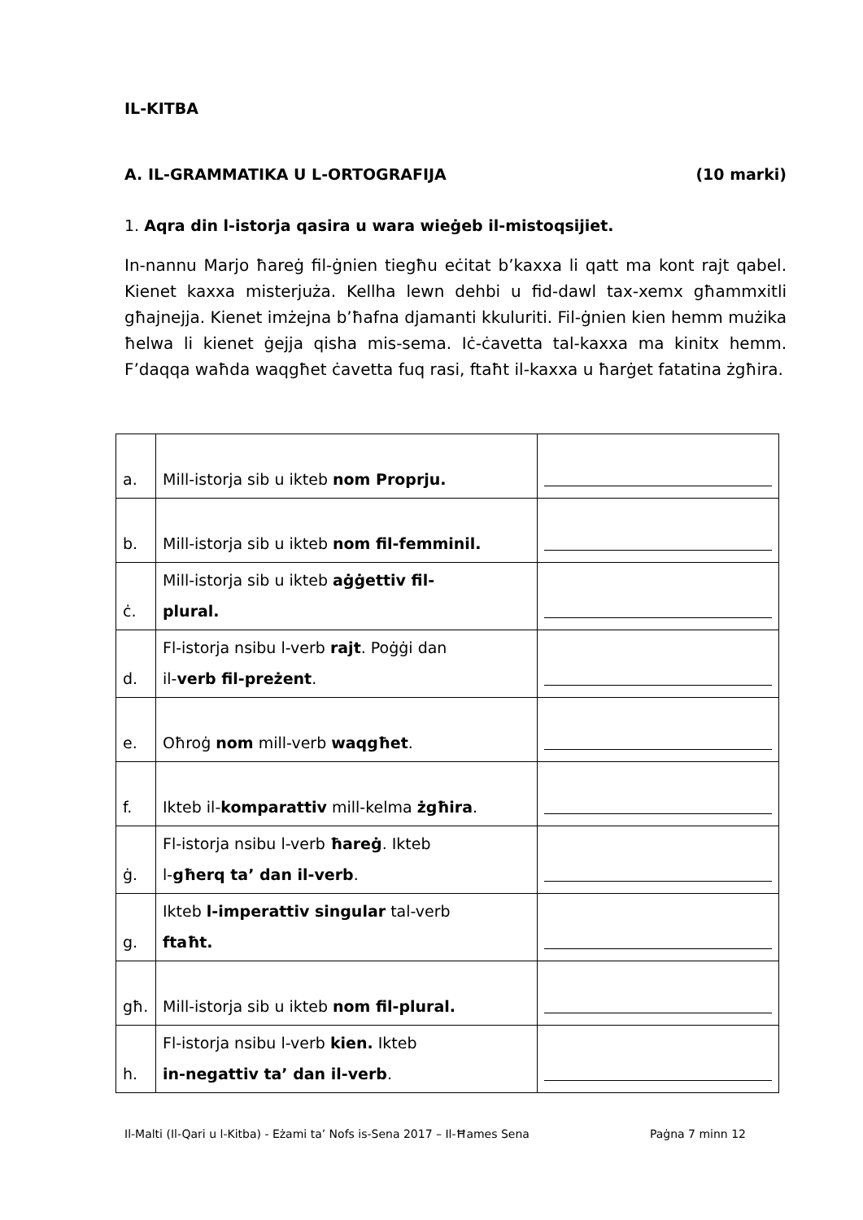IL-KITBA
A. IL-GRAMMATIKA U L-ORTOGRAFIJA (10 marki)
1. Aqra din l-istorja qasira u wara wieġeb il-mistoqsijiet.
In-nannu Marjo ħareġ fil-ġnien tiegħu eċitat b’kaxxa li qatt ma kont rajt qabel. Kienet kaxxa misterjuża. Kellha lewn dehbi u fid-dawl tax-xemx għammxitli għajnejja. Kienet imżejna b’ħafna djamanti kkuluriti. Fil-ġnien kien hemm mużika ħelwa li kienet ġejja qisha mis-sema. Iċ-ċavetta tal-kaxxa ma kinitx hemm. F’daqqa waħda waqgħet ċavetta fuq rasi, ftaħt il-kaxxa u ħarġet fatatina żgħira.
| a. | Mill-istorja sib u ikteb nom Proprju. | |
| b. | Mill-istorja sib u ikteb nom fil-femminil. | |
| ċ. | Mill-istorja sib u ikteb aġġettiv fil- plural. | |
| d. | Fl-istorja nsibu l-verb rajt . Poġġi dan il- verb fil-preżent . | |
| e. | Oħroġ nom mill-verb waqgħet . | |
| f. | Ikteb il- komparattiv mill-kelma żgħira . | |
| ġ. | Fl-istorja nsibu l-verb ħareġ . Ikteb l- għerq ta’ dan il-verb . | |
| g. | Ikteb l-imperattiv singular tal-verb ftaħt. | |
| għ. | Mill-istorja sib u ikteb nom fil-plural. | |
| h. | Fl-istorja nsibu l-verb kien. Ikteb in-negattiv ta’ dan il-verb . | |
Il-Malti (Il-Qari u l-Kitba) - Eżami ta’ Nofs is-Sena 2017 – Il-Ħames Sena Paġna 7 minn 12